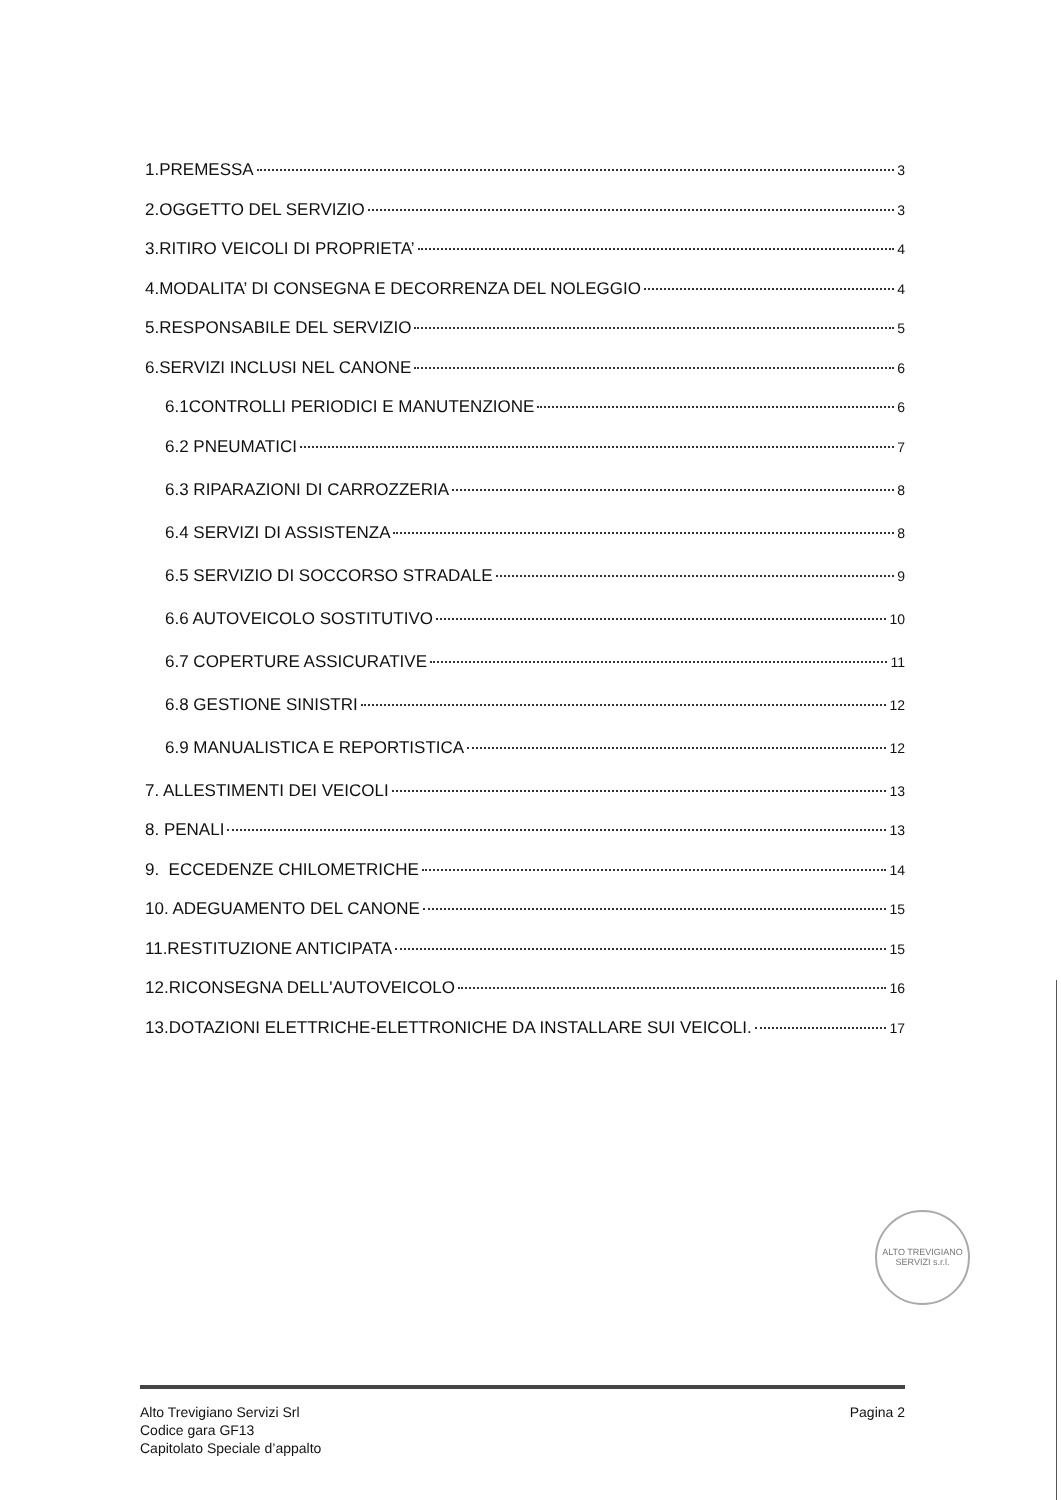1.PREMESSA 3
2.OGGETTO DEL SERVIZIO 3
3.RITIRO VEICOLI DI PROPRIETA’ 4
4.MODALITA’ DI CONSEGNA E DECORRENZA DEL NOLEGGIO 4
5.RESPONSABILE DEL SERVIZIO 5
6.SERVIZI INCLUSI NEL CANONE 6
6.1CONTROLLI PERIODICI E MANUTENZIONE 6
6.2 PNEUMATICI 7
6.3 RIPARAZIONI DI CARROZZERIA 8
6.4 SERVIZI DI ASSISTENZA 8
6.5 SERVIZIO DI SOCCORSO STRADALE 9
6.6 AUTOVEICOLO SOSTITUTIVO 10
6.7 COPERTURE ASSICURATIVE 11
6.8 GESTIONE SINISTRI 12
6.9 MANUALISTICA E REPORTISTICA 12
7. ALLESTIMENTI DEI VEICOLI 13
8. PENALI 13
9. ECCEDENZE CHILOMETRICHE 14
10. ADEGUAMENTO DEL CANONE 15
11.RESTITUZIONE ANTICIPATA 15
12.RICONSEGNA DELL'AUTOVEICOLO 16
13.DOTAZIONI ELETTRICHE-ELETTRONICHE DA INSTALLARE SUI VEICOLI. 17
ALTO TREVIGIANO SERVIZI s.r.l.
Alto Trevigiano Servizi Srl
Codice gara GF13
Capitolato Speciale d’appalto
Pagina 2